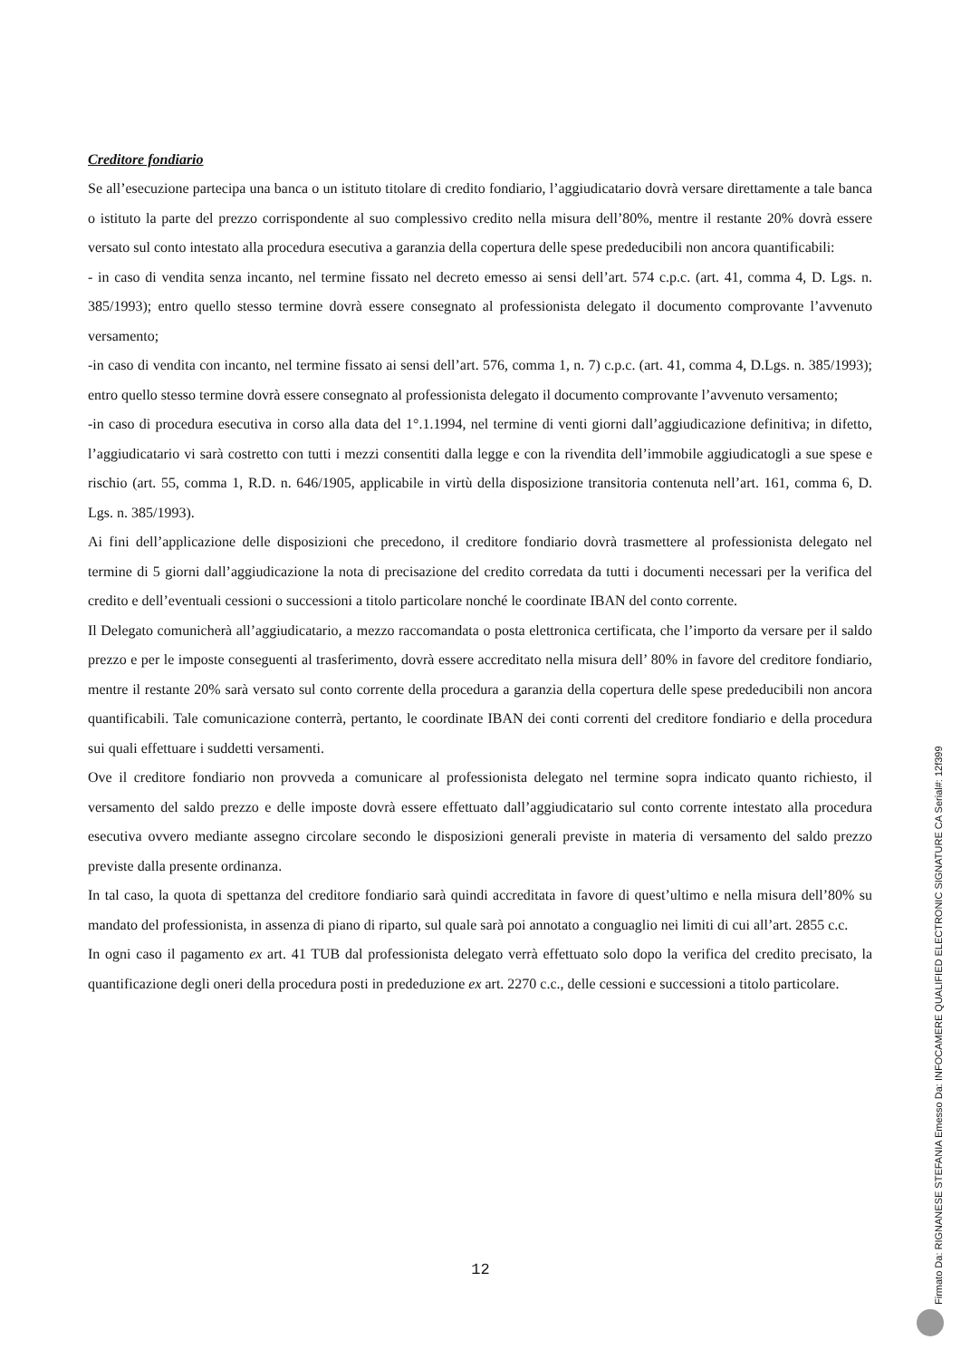Creditore fondiario
Se all’esecuzione partecipa una banca o un istituto titolare di credito fondiario, l’aggiudicatario dovrà versare direttamente a tale banca o istituto la parte del prezzo corrispondente al suo complessivo credito nella misura dell’80%, mentre il restante 20% dovrà essere versato sul conto intestato alla procedura esecutiva a garanzia della copertura delle spese prededucibili non ancora quantificabili:
- in caso di vendita senza incanto, nel termine fissato nel decreto emesso ai sensi dell’art. 574 c.p.c. (art. 41, comma 4, D. Lgs. n. 385/1993); entro quello stesso termine dovrà essere consegnato al professionista delegato il documento comprovante l’avvenuto versamento;
-in caso di vendita con incanto, nel termine fissato ai sensi dell’art. 576, comma 1, n. 7) c.p.c. (art. 41, comma 4, D.Lgs. n. 385/1993); entro quello stesso termine dovrà essere consegnato al professionista delegato il documento comprovante l’avvenuto versamento;
-in caso di procedura esecutiva in corso alla data del 1°.1.1994, nel termine di venti giorni dall’aggiudicazione definitiva; in difetto, l’aggiudicatario vi sarà costretto con tutti i mezzi consentiti dalla legge e con la rivendita dell’immobile aggiudicatogli a sue spese e rischio (art. 55, comma 1, R.D. n. 646/1905, applicabile in virtù della disposizione transitoria contenuta nell’art. 161, comma 6, D. Lgs. n. 385/1993).
Ai fini dell’applicazione delle disposizioni che precedono, il creditore fondiario dovrà trasmettere al professionista delegato nel termine di 5 giorni dall’aggiudicazione la nota di precisazione del credito corredata da tutti i documenti necessari per la verifica del credito e dell’eventuali cessioni o successioni a titolo particolare nonché le coordinate IBAN del conto corrente.
Il Delegato comunicherà all’aggiudicatario, a mezzo raccomandata o posta elettronica certificata, che l’importo da versare per il saldo prezzo e per le imposte conseguenti al trasferimento, dovrà essere accreditato nella misura dell’ 80% in favore del creditore fondiario, mentre il restante 20% sarà versato sul conto corrente della procedura a garanzia della copertura delle spese prededucibili non ancora quantificabili. Tale comunicazione conterrà, pertanto, le coordinate IBAN dei conti correnti del creditore fondiario e della procedura sui quali effettuare i suddetti versamenti.
Ove il creditore fondiario non provveda a comunicare al professionista delegato nel termine sopra indicato quanto richiesto, il versamento del saldo prezzo e delle imposte dovrà essere effettuato dall’aggiudicatario sul conto corrente intestato alla procedura esecutiva ovvero mediante assegno circolare secondo le disposizioni generali previste in materia di versamento del saldo prezzo previste dalla presente ordinanza.
In tal caso, la quota di spettanza del creditore fondiario sarà quindi accreditata in favore di quest’ultimo e nella misura dell’80% su mandato del professionista, in assenza di piano di riparto, sul quale sarà poi annotato a conguaglio nei limiti di cui all’art. 2855 c.c.
In ogni caso il pagamento ex art. 41 TUB dal professionista delegato verrà effettuato solo dopo la verifica del credito precisato, la quantificazione degli oneri della procedura posti in prededuzione ex art. 2270 c.c., delle cessioni e successioni a titolo particolare.
12
Firmato Da: RIGNANESE STEFANIA Emesso Da: INFOCAMERE QUALIFIED ELECTRONIC SIGNATURE CA Serial#: 12f399